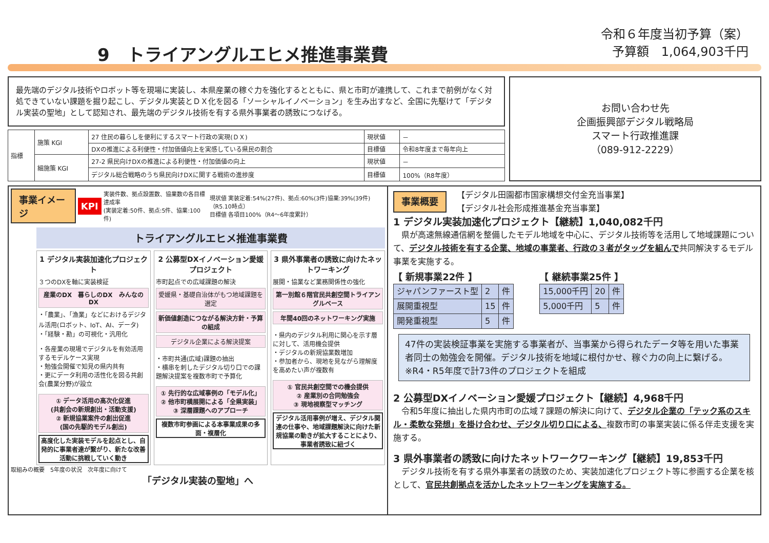9　トライアングルエヒメ推進事業費
令和６年度当初予算（案）
予算額　1,064,903千円
最先端のデジタル技術やロボット等を現場に実装し、本県産業の稼ぐ力を強化するとともに、県と市町が連携して、これまで前例がなく対処できていない課題を掘り起こし、デジタル実装とＤＸ化を図る「ソーシャルイノベーション」を生み出すなど、全国に先駆けて「デジタル実装の聖地」として認知され、最先端のデジタル技術を有する県外事業者の誘致につなげる。
| 指標 | 施策 KGI | 27 住民の暮らしを便利にするスマート行政の実現(ＤＸ) | 現状値 | － |
| | | DXの推進による利便性・付加価値向上を実感している県民の割合 | 目標値 | 令和8年度まで毎年向上 |
| | 細施策 KGI | 27-2 県民向けDXの推進による利便性・付加価値の向上 | 現状値 | － |
| | | デジタル総合戦略のうち県民向けDXに関する戦術の進捗度 | 目標値 | 100%（R8年度） |
お問い合わせ先
企画振興部デジタル戦略局
スマート行政推進課
（089-912-2229）
事業イメージ KPI 実装件数、拠点設置数、協業数の各目標達成率
(実装定着:50件、拠点:5件、協業:100件) 現状値 実装定着:54%(27件)、拠点:60%(3件)協業:39%(39件)（R5.10時点）
目標値 各項目100%（R4～6年度累計）
トライアングルエヒメ推進事業費
1 デジタル実装加速化プロジェクト
３つのDXを軸に実装検証
産業のDX　暮らしのDX　みんなのDX
・「農業」、「漁業」などにおけるデジタル活用(ロボット、IoT、AI、データ)
・「経験・勘」の可視化・汎用化
・各産業の現場でデジタルを有効活用するモデルケース実現
・勉強会開催で知見の県内共有
・更にデータ利用の活性化を図る共創会(農業分野)が設立
① データ活用の高次化促進
(共創会の新規創出・活動支援)
② 新規協業案件の創出促進
(国の先駆的モデル創出)
高度化した実装モデルを起点とし、自発的に事業者達が繋がり、新たな改善活動に挑戦していく動き
2 公募型DXイノベーション愛媛プロジェクト
市町起点での広域課題の解決
愛媛県・基礎自治体がもつ地域課題を選定
新価値創造につながる解決方針・予算の組成
デジタル企業による解決提案
・市町共通(広域)課題の抽出
・横串を刺したデジタル切り口での課題解決提案を複数市町で予算化
① 先行的な広域事例の「モデル化」
② 他市町横展開による「全県実装」
③ 深層課題へのアプローチ
複数市町参画による本事業成果の多面・複層化
3 県外事業者の誘致に向けたネットワーキング
展開・協業など業務関係性の強化
第一別館６階官民共創空間トライアングルベース
年間40回のネットワーキング実施
・県内のデジタル利用に関心を示す層に対して、活用機会提供
・デジタルの新規協業数増加
・参加者から、現地を見ながら理解度を高めたい声が複数有
① 官民共創空間での機会提供
② 産業別の合同勉強会
③ 現地視察型マッチング
デジタル活用事例が増え、デジタル関連の仕事や、地域課題解決に向けた新規協業の動きが拡大することにより、事業者誘致に紐づく
取組みの概要　5年度の状況　次年度に向けて
「デジタル実装の聖地」へ
事業概要 【デジタル田園都市国家構想交付金充当事業】
【デジタル社会形成推進基金充当事業】
1 デジタル実装加速化プロジェクト【継続】1,040,082千円
　県が高速無線通信網を整備したモデル地域を中心に、デジタル技術等を活用して地域課題について、デジタル技術を有する企業、地域の事業者、行政の３者がタッグを組んで共同解決するモデル事業を実施する。
【 新規事業22件 】
| ジャパンファースト型 | 2 | 件 |
| 展開重視型 | 15 | 件 |
| 開発重視型 | 5 | 件 |
【 継続事業25件 】
| 15,000千円 | 20 | 件 |
| 5,000千円 | 5 | 件 |
47件の実装検証事業を実施する事業者が、当事業から得られたデータ等を用いた事業者同士の勉強会を開催。デジタル技術を地域に根付かせ、稼ぐ力の向上に繋げる。※R4・R5年度で計73件のプロジェクトを組成
2 公募型DXイノベーション愛媛プロジェクト【継続】4,968千円
　令和5年度に抽出した県内市町の広域７課題の解決に向けて、デジタル企業の「テック系のスキル・柔軟な発想」を掛け合わせ、デジタル切り口による、複数市町の事業実装に係る伴走支援を実施する。
3 県外事業者の誘致に向けたネットワークワーキング【継続】19,853千円
　デジタル技術を有する県外事業者の誘致のため、実装加速化プロジェクト等に参画する企業を核として、官民共創拠点を活かしたネットワーキングを実施する。